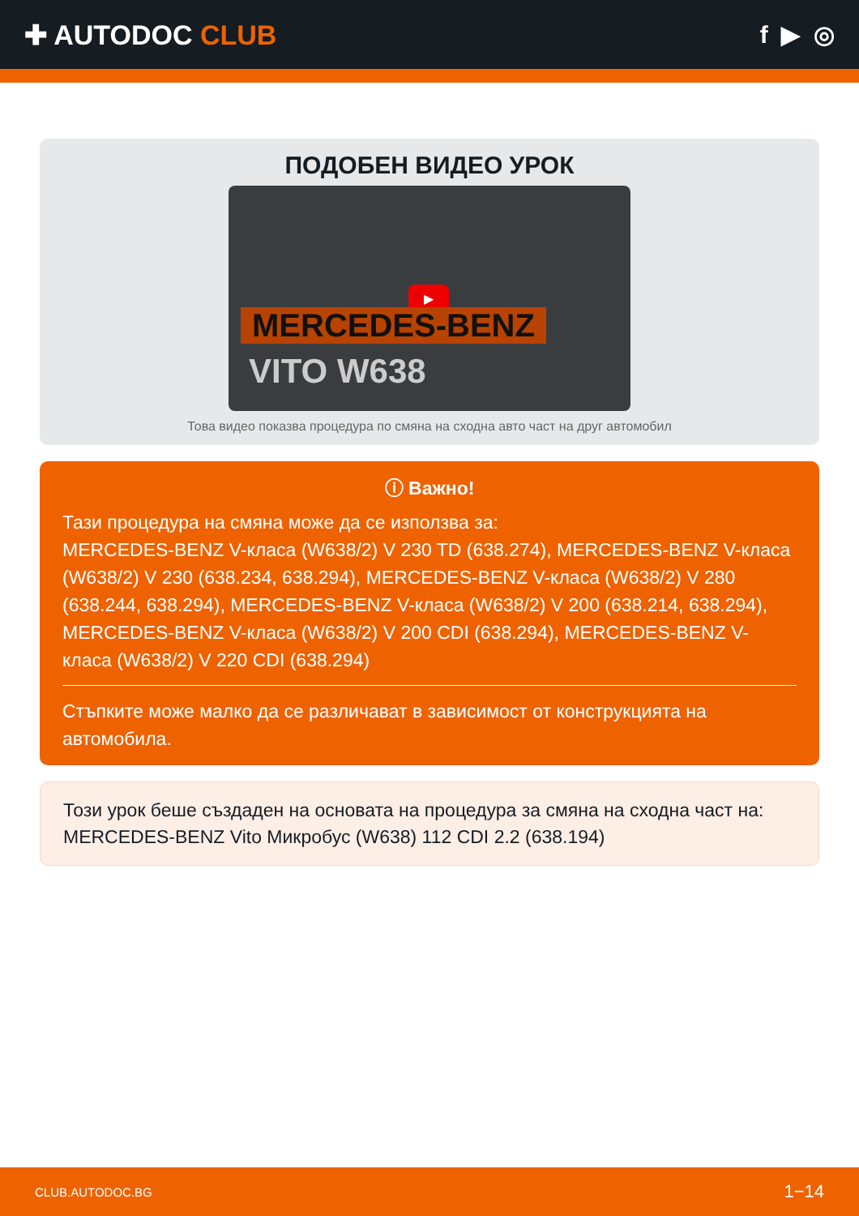✚ AUTODOC CLUB f ▶ ◎
ПОДОБЕН ВИДЕО УРОК
▶
MERCEDES-BENZ
VITO W638
Това видео показва процедура по смяна на сходна авто част на друг автомобил
ⓘ Важно!
Тази процедура на смяна може да се използва за:
MERCEDES-BENZ V-класа (W638/2) V 230 TD (638.274), MERCEDES-BENZ V-класа (W638/2) V 230 (638.234, 638.294), MERCEDES-BENZ V-класа (W638/2) V 280 (638.244, 638.294), MERCEDES-BENZ V-класа (W638/2) V 200 (638.214, 638.294), MERCEDES-BENZ V-класа (W638/2) V 200 CDI (638.294), MERCEDES-BENZ V-класа (W638/2) V 220 CDI (638.294)
Стъпките може малко да се различават в зависимост от конструкцията на автомобила.
Този урок беше създаден на основата на процедура за смяна на сходна част на: MERCEDES-BENZ Vito Микробус (W638) 112 CDI 2.2 (638.194)
CLUB.AUTODOC.BG 1−14